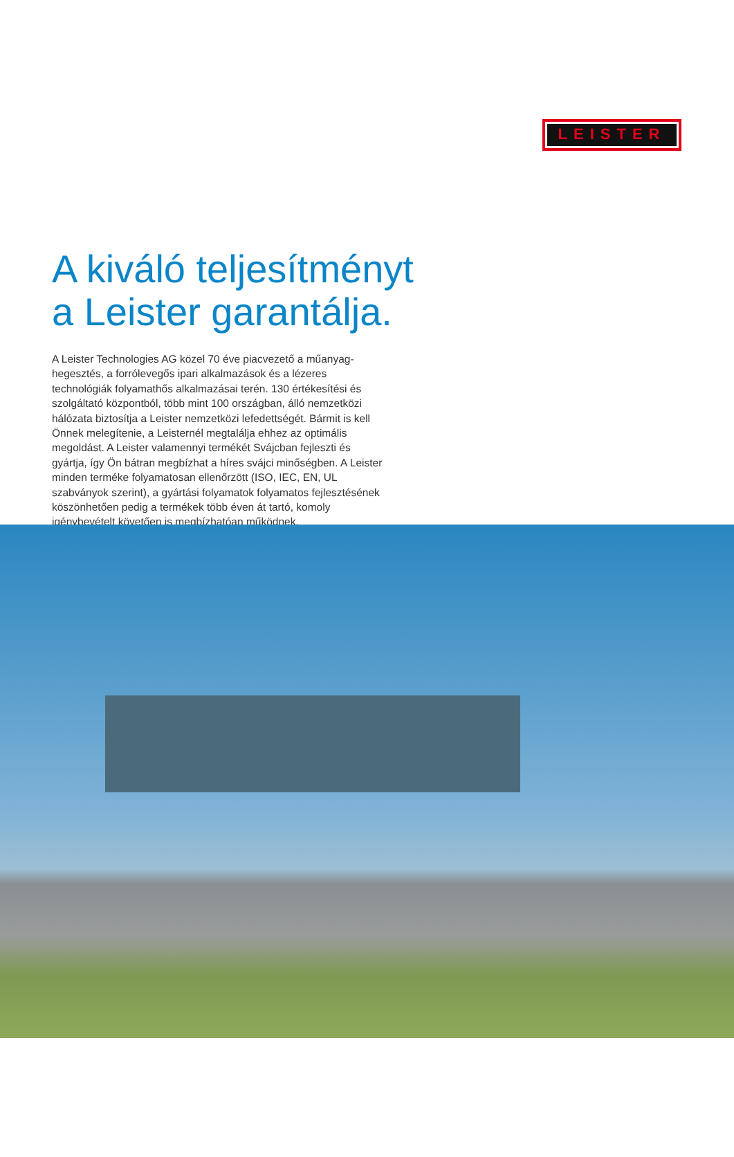LEISTER
A kiváló teljesítményt
a Leister garantálja.
A Leister Technologies AG közel 70 éve piacvezető a műanyag­hegesztés, a forrólevegős ipari alkalmazások és a lézeres technológiák folyamathős alkalmazásai terén. 130 értékesítési és szolgáltató központból, több mint 100 országban, álló nemzet­közi hálózata biztosítja a Leister nemzetközi lefedettségét. Bármit is kell Önnek melegítenie, a Leisternél megtalálja ehhez az optimális megoldást. A Leister valamennyi termékét Svájcban fejleszti és gyártja, így Ön bátran megbízhat a híres svájci minőségben. A Leister minden terméke folyamatosan ellenőrzött (ISO, IEC, EN, UL szabványok szerint), a gyártási folyamatok folyamatos fejlesztésének köszönhetően pedig a termékek több éven át tartó, komoly igénybevételt követően is megbízhatóan működnek.